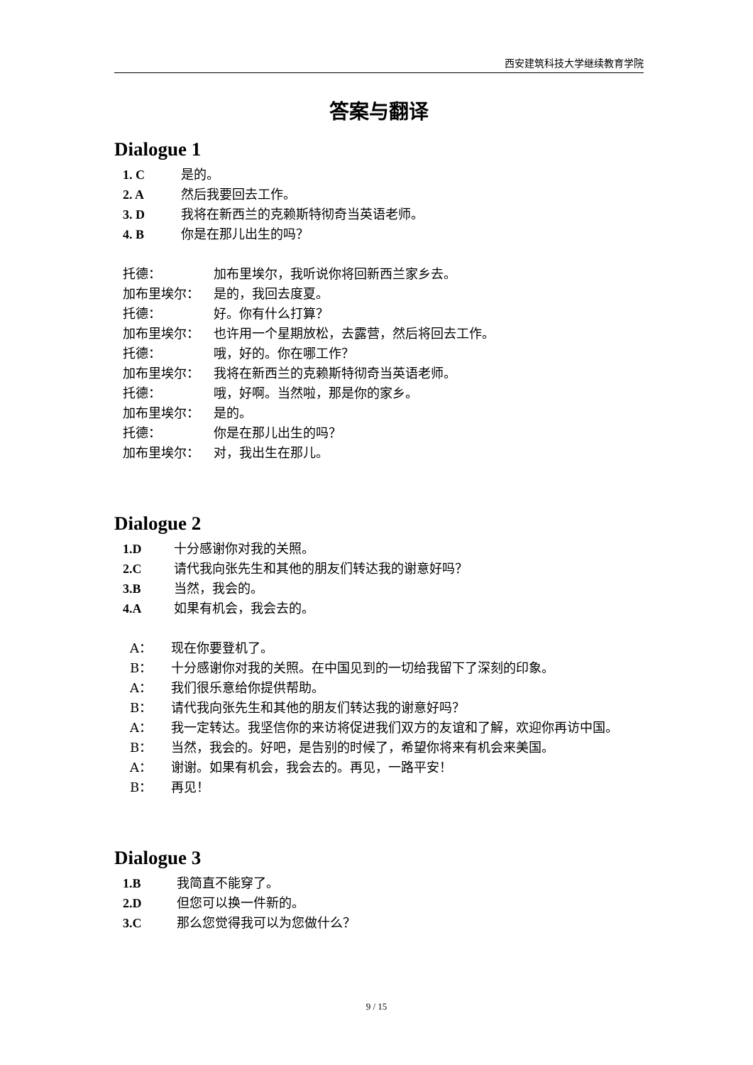西安建筑科技大学继续教育学院
答案与翻译
Dialogue 1
1. C 是的。
2. A 然后我要回去工作。
3. D 我将在新西兰的克赖斯特彻奇当英语老师。
4. B 你是在那儿出生的吗？
托德： 加布里埃尔，我听说你将回新西兰家乡去。
加布里埃尔： 是的，我回去度夏。
托德： 好。你有什么打算？
加布里埃尔： 也许用一个星期放松，去露营，然后将回去工作。
托德： 哦，好的。你在哪工作？
加布里埃尔： 我将在新西兰的克赖斯特彻奇当英语老师。
托德： 哦，好啊。当然啦，那是你的家乡。
加布里埃尔： 是的。
托德： 你是在那儿出生的吗？
加布里埃尔： 对，我出生在那儿。
Dialogue 2
1.D 十分感谢你对我的关照。
2.C 请代我向张先生和其他的朋友们转达我的谢意好吗？
3.B 当然，我会的。
4.A 如果有机会，我会去的。
A： 现在你要登机了。
B： 十分感谢你对我的关照。在中国见到的一切给我留下了深刻的印象。
A： 我们很乐意给你提供帮助。
B： 请代我向张先生和其他的朋友们转达我的谢意好吗？
A： 我一定转达。我坚信你的来访将促进我们双方的友谊和了解，欢迎你再访中国。
B： 当然，我会的。好吧，是告别的时候了，希望你将来有机会来美国。
A： 谢谢。如果有机会，我会去的。再见，一路平安！
B： 再见！
Dialogue 3
1.B 我简直不能穿了。
2.D 但您可以换一件新的。
3.C 那么您觉得我可以为您做什么？
9 / 15